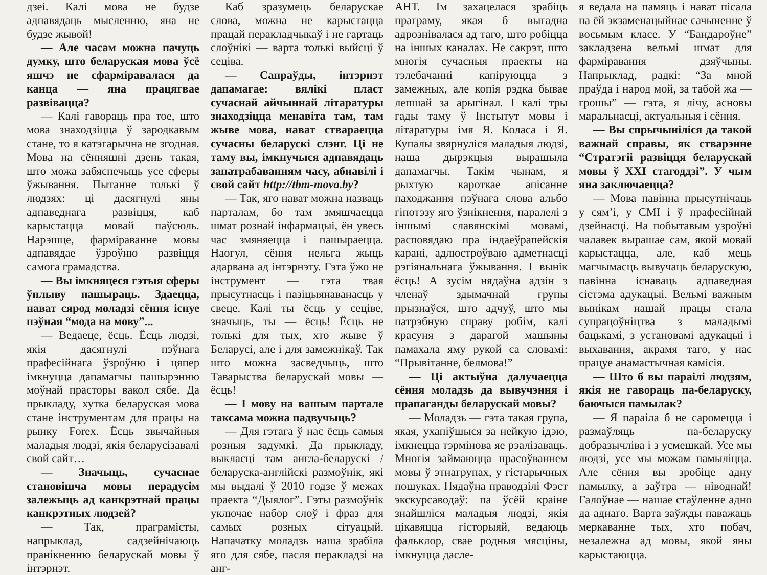дзеі. Калі мова не будзе адпавядаць мысленню, яна не будзе жывой!
— Але часам можна пачуць думку, што беларуская мова ўсё яшчэ не сфарміравалася да канца — яна працягвае развівацца?
— Калі гавораць пра тое, што мова знаходзіцца ў зародкавым стане, то я катэгарычна не згодная. Мова на сённяшні дзень такая, што можа забяспечыць усе сферы ўжывання. Пытанне толькі ў людзях: ці дасягнулі яны адпаведнага развіцця, каб карыстацца мовай паўсюль. Нарэшце, фарміраванне мовы адпавядае ўзроўню развіцця самога грамадства.
— Вы імкняцеся гэтыя сферы ўплыву пашыраць. Здаецца, нават сярод моладзі сёння існуе пэўная “мода на мову”...
— Ведаеце, ёсць. Ёсць людзі, якія дасягнулі пэўнага прафесійнага ўзроўню і цяпер імкнуцца дапамагчы пашырэнню моўнай прасторы вакол сябе. Да прыкладу, хутка беларуская мова стане інструментам для працы на рынку Forex. Ёсць звычайныя маладыя людзі, якія беларусізавалі свой сайт…
— Значыць, сучаснае становішча мовы перадусім залежыць ад канкрэтнай працы канкрэтных людзей?
— Так, праграмісты, напрыклад, садзейнічаюць пранікненню беларускай мовы ў інтэрнэт.
Каб зразумець беларускае слова, можна не карыстацца працай перакладчыкаў і не гартаць слоўнікі — варта толькі выйсці ў сецiва.
— Сапраўды, інтэрнэт дапамагае: вялікі пласт сучаснай айчыннай літаратуры знаходзіцца менавіта там, там жыве мова, нават ствараецца сучасны беларускі слэнг. Ці не таму вы, імкнучыся адпавядаць запатрабаванням часу, абнавілі і свой сайт http://tbm-mova.by?
— Так, яго нават можна назваць парталам, бо там змяшчаецца шмат рознай інфармацыі, ён увесь час змяняецца і пашыраецца. Наогул, сёння нельга жыць адарвана ад інтэрнэту. Гэта ўжо не інструмент — гэта твая прысутнасць і пазіцыянаванасць у свеце. Калі ты ёсць у сецiве, значыць, ты — ёсць! Ёсць не толькі для тых, хто жыве ў Беларусі, але і для замежнікаў. Так што можна засведчыць, што Таварыства беларускай мовы — ёсць!
— І мову на вашым партале таксама можна падвучыць?
— Для гэтага ў нас ёсць самыя розныя задумкі. Да прыкладу, выкласці там англа-беларускі / беларуска-англійскі размоўнік, які мы выдалі ў 2010 годзе ў межах праекта “Дыялог”. Гэты размоўнік уключае набор слоў і фраз для самых розных сітуацый. Напачатку моладзь наша зрабіла яго для сябе, пасля перакладзі на анг-
АНТ. Ім захацелася зрабіць праграму, якая б выгадна адрознівалася ад таго, што робіцца на іншых каналах. Не сакрэт, што многія сучасныя праекты на тэлебачанні капіруюцца з замежных, але копія рэдка бывае лепшай за арыгінал. І калі тры гады таму ў Інстытут мовы і літаратуры імя Я. Коласа і Я. Купалы звярнуліся маладыя людзі, наша дырэкцыя вырашыла дапамагчы. Такім чынам, я рыхтую кароткае апісанне паходжання пэўнага слова альбо гіпотэзу яго ўзнікнення, паралелі з іншымі славянскімі мовамі, расповядаю пра індаеўрапейскія карані, адлюстроўваю адметнасці рэгіянальнага ўжывання. І вынік ёсць! А зусім нядаўна адзін з членаў здымачнай групы прызнаўся, што адчуў, што мы патрэбную справу робім, калі красуня з дарагой машыны памахала яму рукой са словамі: “Прывітанне, белмова!”
— Ці актыўна далучаецца сёння моладзь да вывучэння і прапаганды беларускай мовы?
— Моладзь — гэта такая група, якая, ухапіўшыся за нейкую ідэю, імкнецца тэрмінова яе рэалізаваць. Многія займаюцца прасоўваннем мовы ў этнагрупах, у гістарычных пошуках. Нядаўна праводзілі Фэст экскурсаводаў: па ўсёй краіне знайшліся маладыя людзі, якія цікавяцца гісторыяй, ведаюць фальклор, свае родныя мясціны, імкнуцца дасле-
я ведала на памяць і нават пісала па ёй экзаменацыйнае сачыненне ў восьмым класе. У “Бандароўне” закладзена вельмі шмат для фарміравання дзяўчыны. Напрыклад, радкі: “За мной праўда і народ мой, за табой жа — грошы” — гэта, я лічу, асновы маральнасці, актуальныя і сёння.
— Вы спрычыніліся да такой важнай справы, як стварэнне “Стратэгіі развіцця беларускай мовы ў XXI стагоддзі”. У чым яна заключаецца?
— Мова павінна прысутнічаць у сям’і, у СМІ і ў прафесійнай дзейнасці. На побытавым узроўні чалавек вырашае сам, якой мовай карыстацца, але, каб мець магчымасць вывучаць беларускую, павінна існаваць адпаведная сістэма адукацыі. Вельмі важным вынікам нашай працы стала супрацоўніцтва з маладымі бацькамі, з установамі адукацыі і выхавання, акрамя таго, у нас працуе анамастычная камісія.
— Што б вы параілі людзям, якія не гавораць па-беларуску, баючыся памылак?
— Я параіла б не саромецца і размаўляць па-беларуску добразычліва і з усмешкай. Усе мы людзі, усе мы можам памыліцца. Але сёння вы зробіце адну памылку, а заўтра — ніводнай! Галоўнае — нашае стаўленне адно да аднаго. Варта заўжды паважаць меркаванне тых, хто побач, незалежна ад мовы, якой яны карыстаюцца.